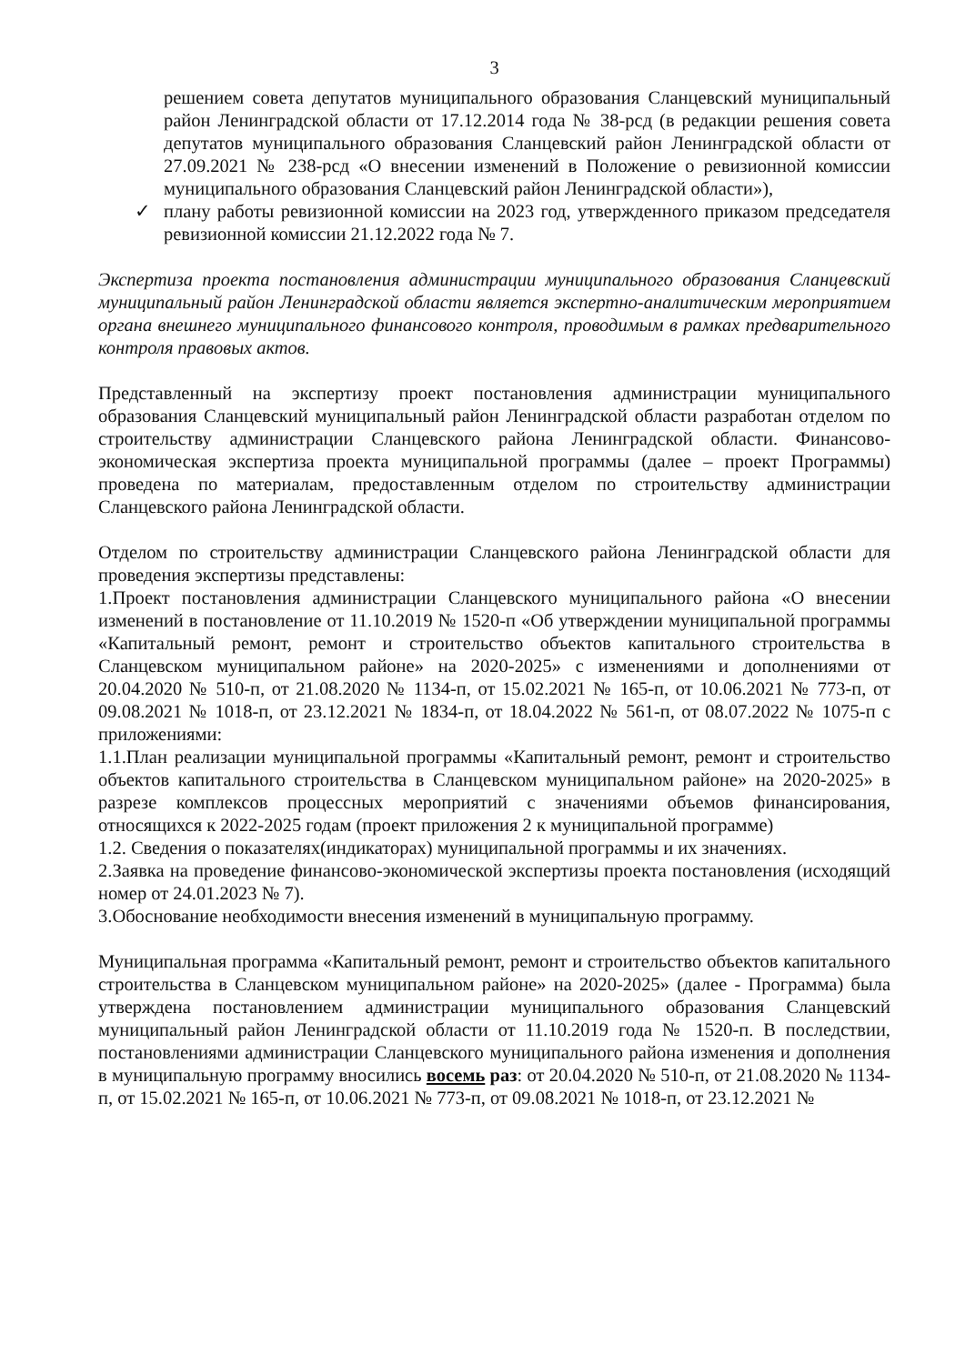3
решением совета депутатов муниципального образования Сланцевский муниципальный район Ленинградской области от 17.12.2014 года № 38-рсд (в редакции решения совета депутатов муниципального образования Сланцевский район Ленинградской области от 27.09.2021 № 238-рсд «О внесении изменений в Положение о ревизионной комиссии муниципального образования Сланцевский район Ленинградской области»),
✓ плану работы ревизионной комиссии на 2023 год, утвержденного приказом председателя ревизионной комиссии 21.12.2022 года № 7.
Экспертиза проекта постановления администрации муниципального образования Сланцевский муниципальный район Ленинградской области является экспертно-аналитическим мероприятием органа внешнего муниципального финансового контроля, проводимым в рамках предварительного контроля правовых актов.
Представленный на экспертизу проект постановления администрации муниципального образования Сланцевский муниципальный район Ленинградской области разработан отделом по строительству администрации Сланцевского района Ленинградской области. Финансово-экономическая экспертиза проекта муниципальной программы (далее – проект Программы) проведена по материалам, предоставленным отделом по строительству администрации Сланцевского района Ленинградской области.
Отделом по строительству администрации Сланцевского района Ленинградской области для проведения экспертизы представлены:
1.Проект постановления администрации Сланцевского муниципального района «О внесении изменений в постановление от 11.10.2019 № 1520-п «Об утверждении муниципальной программы «Капитальный ремонт, ремонт и строительство объектов капитального строительства в Сланцевском муниципальном районе» на 2020-2025» с изменениями и дополнениями от 20.04.2020 № 510-п, от 21.08.2020 № 1134-п, от 15.02.2021 № 165-п, от 10.06.2021 № 773-п, от 09.08.2021 № 1018-п, от 23.12.2021 № 1834-п, от 18.04.2022 № 561-п, от 08.07.2022 № 1075-п с приложениями:
1.1.План реализации муниципальной программы «Капитальный ремонт, ремонт и строительство объектов капитального строительства в Сланцевском муниципальном районе» на 2020-2025» в разрезе комплексов процессных мероприятий с значениями объемов финансирования, относящихся к 2022-2025 годам (проект приложения 2 к муниципальной программе)
1.2. Сведения о показателях(индикаторах) муниципальной программы и их значениях.
2.Заявка на проведение финансово-экономической экспертизы проекта постановления (исходящий номер от 24.01.2023 № 7).
3.Обоснование необходимости внесения изменений в муниципальную программу.
Муниципальная программа «Капитальный ремонт, ремонт и строительство объектов капитального строительства в Сланцевском муниципальном районе» на 2020-2025» (далее - Программа) была утверждена постановлением администрации муниципального образования Сланцевский муниципальный район Ленинградской области от 11.10.2019 года № 1520-п. В последствии, постановлениями администрации Сланцевского муниципального района изменения и дополнения в муниципальную программу вносились восемь раз: от 20.04.2020 № 510-п, от 21.08.2020 № 1134-п, от 15.02.2021 № 165-п, от 10.06.2021 № 773-п, от 09.08.2021 № 1018-п, от 23.12.2021 №